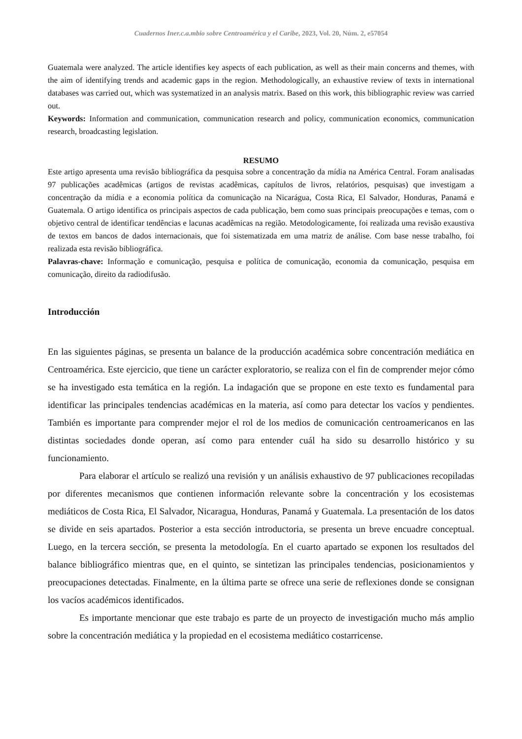Cuadernos Iner.c.a.mbio sobre Centroamérica y el Caribe, 2023, Vol. 20, Núm. 2, e57054
Guatemala were analyzed. The article identifies key aspects of each publication, as well as their main concerns and themes, with the aim of identifying trends and academic gaps in the region. Methodologically, an exhaustive review of texts in international databases was carried out, which was systematized in an analysis matrix. Based on this work, this bibliographic review was carried out.
Keywords: Information and communication, communication research and policy, communication economics, communication research, broadcasting legislation.
RESUMO
Este artigo apresenta uma revisão bibliográfica da pesquisa sobre a concentração da mídia na América Central. Foram analisadas 97 publicações acadêmicas (artigos de revistas acadêmicas, capítulos de livros, relatórios, pesquisas) que investigam a concentração da mídia e a economia política da comunicação na Nicarágua, Costa Rica, El Salvador, Honduras, Panamá e Guatemala. O artigo identifica os principais aspectos de cada publicação, bem como suas principais preocupações e temas, com o objetivo central de identificar tendências e lacunas acadêmicas na região. Metodologicamente, foi realizada uma revisão exaustiva de textos em bancos de dados internacionais, que foi sistematizada em uma matriz de análise. Com base nesse trabalho, foi realizada esta revisão bibliográfica.
Palavras-chave: Informação e comunicação, pesquisa e política de comunicação, economia da comunicação, pesquisa em comunicação, direito da radiodifusão.
Introducción
En las siguientes páginas, se presenta un balance de la producción académica sobre concentración mediática en Centroamérica. Este ejercicio, que tiene un carácter exploratorio, se realiza con el fin de comprender mejor cómo se ha investigado esta temática en la región. La indagación que se propone en este texto es fundamental para identificar las principales tendencias académicas en la materia, así como para detectar los vacíos y pendientes. También es importante para comprender mejor el rol de los medios de comunicación centroamericanos en las distintas sociedades donde operan, así como para entender cuál ha sido su desarrollo histórico y su funcionamiento.
Para elaborar el artículo se realizó una revisión y un análisis exhaustivo de 97 publicaciones recopiladas por diferentes mecanismos que contienen información relevante sobre la concentración y los ecosistemas mediáticos de Costa Rica, El Salvador, Nicaragua, Honduras, Panamá y Guatemala. La presentación de los datos se divide en seis apartados. Posterior a esta sección introductoria, se presenta un breve encuadre conceptual. Luego, en la tercera sección, se presenta la metodología. En el cuarto apartado se exponen los resultados del balance bibliográfico mientras que, en el quinto, se sintetizan las principales tendencias, posicionamientos y preocupaciones detectadas. Finalmente, en la última parte se ofrece una serie de reflexiones donde se consignan los vacíos académicos identificados.
Es importante mencionar que este trabajo es parte de un proyecto de investigación mucho más amplio sobre la concentración mediática y la propiedad en el ecosistema mediático costarricense.